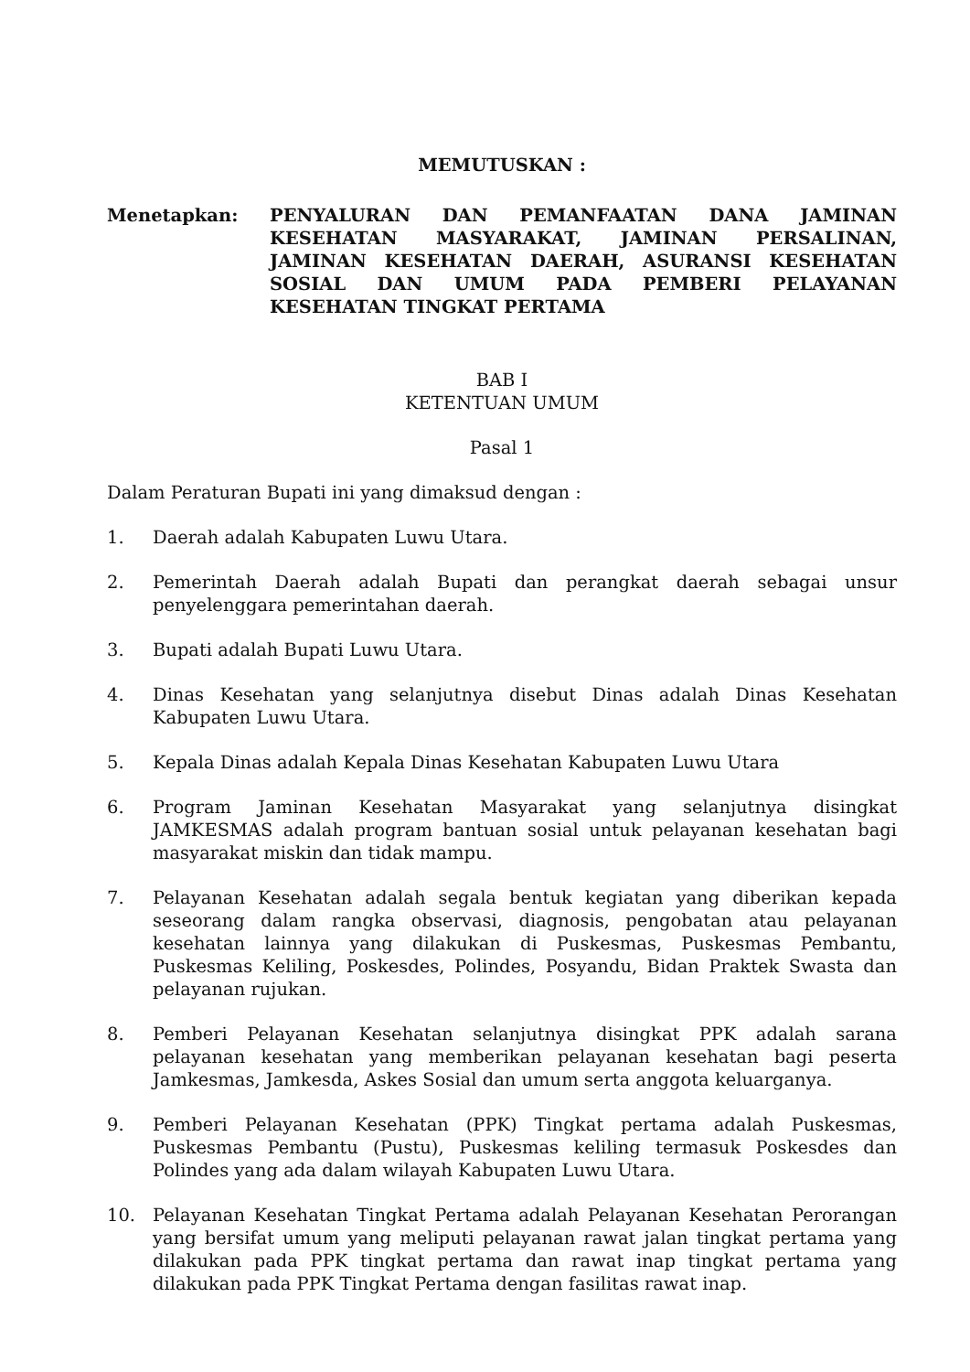MEMUTUSKAN :
Menetapkan: PENYALURAN DAN PEMANFAATAN DANA JAMINAN KESEHATAN MASYARAKAT, JAMINAN PERSALINAN, JAMINAN KESEHATAN DAERAH, ASURANSI KESEHATAN SOSIAL DAN UMUM PADA PEMBERI PELAYANAN KESEHATAN TINGKAT PERTAMA
BAB I
KETENTUAN UMUM
Pasal 1
Dalam Peraturan Bupati ini yang dimaksud dengan :
1. Daerah adalah Kabupaten Luwu Utara.
2. Pemerintah Daerah adalah Bupati dan perangkat daerah sebagai unsur penyelenggara pemerintahan daerah.
3. Bupati adalah Bupati Luwu Utara.
4. Dinas Kesehatan yang selanjutnya disebut Dinas adalah Dinas Kesehatan Kabupaten Luwu Utara.
5. Kepala Dinas adalah Kepala Dinas Kesehatan Kabupaten Luwu Utara
6. Program Jaminan Kesehatan Masyarakat yang selanjutnya disingkat JAMKESMAS adalah program bantuan sosial untuk pelayanan kesehatan bagi masyarakat miskin dan tidak mampu.
7. Pelayanan Kesehatan adalah segala bentuk kegiatan yang diberikan kepada seseorang dalam rangka observasi, diagnosis, pengobatan atau pelayanan kesehatan lainnya yang dilakukan di Puskesmas, Puskesmas Pembantu, Puskesmas Keliling, Poskesdes, Polindes, Posyandu, Bidan Praktek Swasta dan pelayanan rujukan.
8. Pemberi Pelayanan Kesehatan selanjutnya disingkat PPK adalah sarana pelayanan kesehatan yang memberikan pelayanan kesehatan bagi peserta Jamkesmas, Jamkesda, Askes Sosial dan umum serta anggota keluarganya.
9. Pemberi Pelayanan Kesehatan (PPK) Tingkat pertama adalah Puskesmas, Puskesmas Pembantu (Pustu), Puskesmas keliling termasuk Poskesdes dan Polindes yang ada dalam wilayah Kabupaten Luwu Utara.
10. Pelayanan Kesehatan Tingkat Pertama adalah Pelayanan Kesehatan Perorangan yang bersifat umum yang meliputi pelayanan rawat jalan tingkat pertama yang dilakukan pada PPK tingkat pertama dan rawat inap tingkat pertama yang dilakukan pada PPK Tingkat Pertama dengan fasilitas rawat inap.